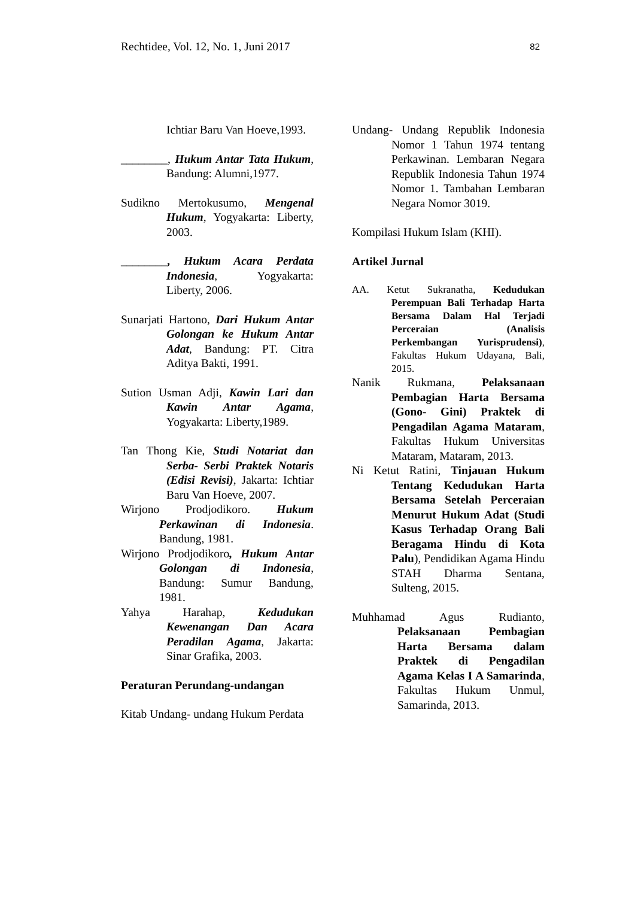Rechtidee, Vol. 12, No. 1, Juni 2017 82
Ichtiar Baru Van Hoeve,1993.
________, Hukum Antar Tata Hukum, Bandung: Alumni,1977.
Sudikno Mertokusumo, Mengenal Hukum, Yogyakarta: Liberty, 2003.
________, Hukum Acara Perdata Indonesia, Yogyakarta: Liberty, 2006.
Sunarjati Hartono, Dari Hukum Antar Golongan ke Hukum Antar Adat, Bandung: PT. Citra Aditya Bakti, 1991.
Sution Usman Adji, Kawin Lari dan Kawin Antar Agama, Yogyakarta: Liberty,1989.
Tan Thong Kie, Studi Notariat dan Serba- Serbi Praktek Notaris (Edisi Revisi), Jakarta: Ichtiar Baru Van Hoeve, 2007.
Wirjono Prodjodikoro. Hukum Perkawinan di Indonesia. Bandung, 1981.
Wirjono Prodjodikoro, Hukum Antar Golongan di Indonesia, Bandung: Sumur Bandung, 1981.
Yahya Harahap, Kedudukan Kewenangan Dan Acara Peradilan Agama, Jakarta: Sinar Grafika, 2003.
Peraturan Perundang-undangan
Kitab Undang- undang Hukum Perdata
Undang- Undang Republik Indonesia Nomor 1 Tahun 1974 tentang Perkawinan. Lembaran Negara Republik Indonesia Tahun 1974 Nomor 1. Tambahan Lembaran Negara Nomor 3019.
Kompilasi Hukum Islam (KHI).
Artikel Jurnal
AA. Ketut Sukranatha, Kedudukan Perempuan Bali Terhadap Harta Bersama Dalam Hal Terjadi Perceraian (Analisis Perkembangan Yurisprudensi), Fakultas Hukum Udayana, Bali, 2015.
Nanik Rukmana, Pelaksanaan Pembagian Harta Bersama (Gono- Gini) Praktek di Pengadilan Agama Mataram, Fakultas Hukum Universitas Mataram, Mataram, 2013.
Ni Ketut Ratini, Tinjauan Hukum Tentang Kedudukan Harta Bersama Setelah Perceraian Menurut Hukum Adat (Studi Kasus Terhadap Orang Bali Beragama Hindu di Kota Palu), Pendidikan Agama Hindu STAH Dharma Sentana, Sulteng, 2015.
Muhhamad Agus Rudianto, Pelaksanaan Pembagian Harta Bersama dalam Praktek di Pengadilan Agama Kelas I A Samarinda, Fakultas Hukum Unmul, Samarinda, 2013.